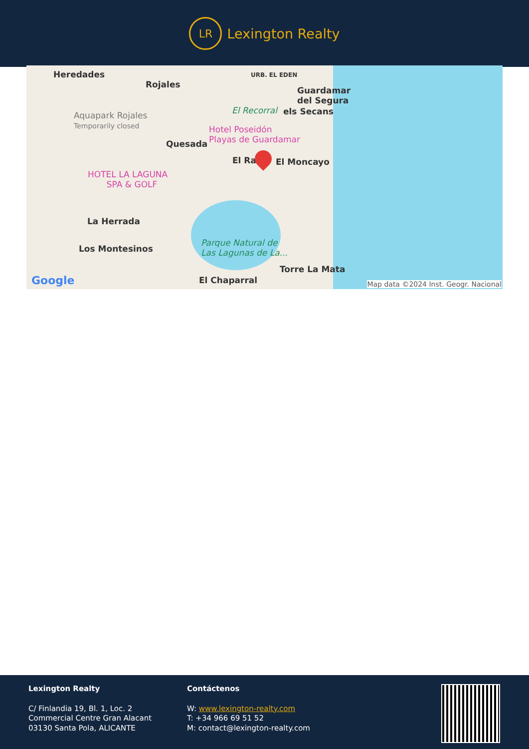LR
Lexington Realty
Heredades
Rojales
URB. EL EDEN
Guardamar
del Segura
Aquapark Rojales
Temporarily closed
El Recorral els Secans
Hotel Poseidón
Playas de Guardamar
Quesada
El Ra El Moncayo
HOTEL LA LAGUNA
SPA & GOLF
La Herrada
Los Montesinos
Parque Natural de
Las Lagunas de La...
Torre La Mata
El Chaparral
Google
Map data ©2024 Inst. Geogr. Nacional
Lexington Realty
C/ Finlandia 19, Bl. 1, Loc. 2
Commercial Centre Gran Alacant
03130 Santa Pola, ALICANTE
Contáctenos
W: www.lexington-realty.com
T: +34 966 69 51 52
M: contact@lexington-realty.com